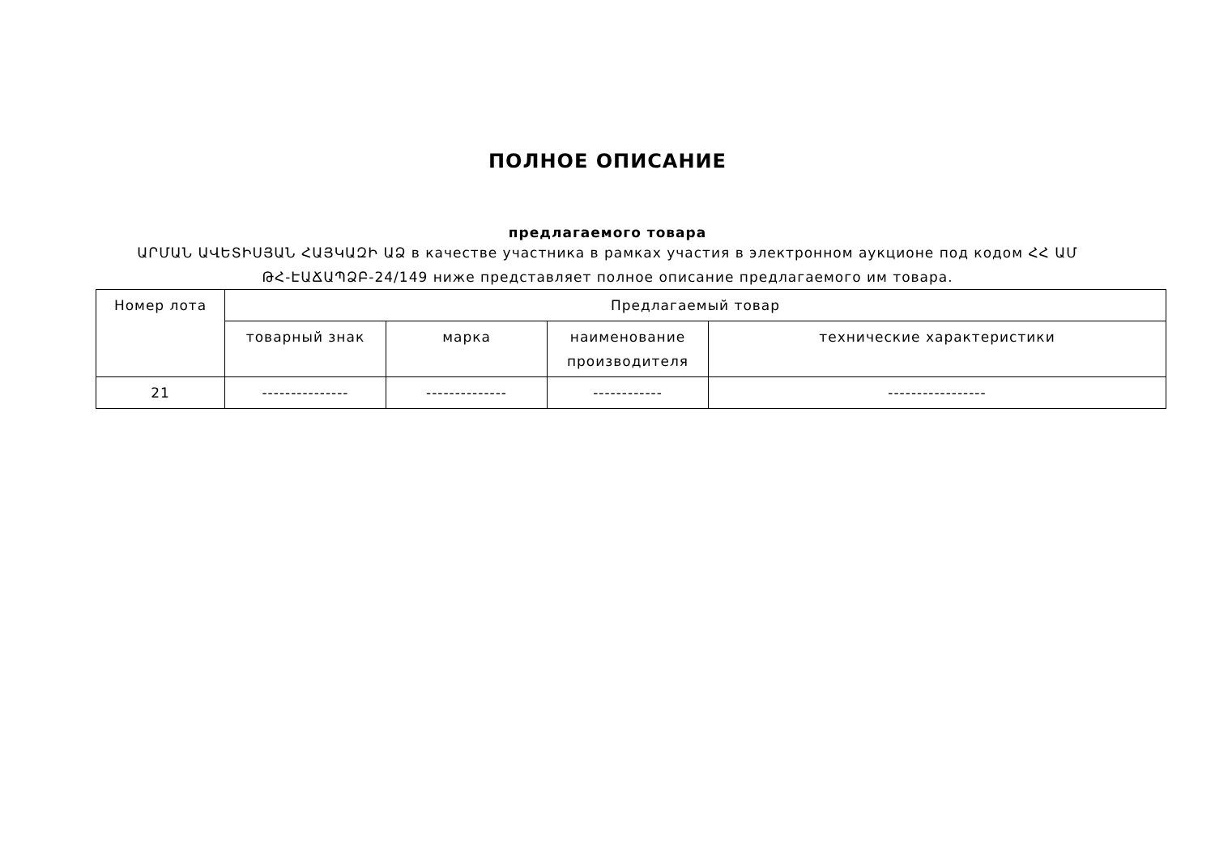ПОЛНОЕ ОПИСАНИЕ
предлагаемого товара
ԱՐՄԱՆ ԱՎԵՏԻՍՅԱՆ ՀԱՅԿԱԶԻ ԱՁ в качестве участника в рамках участия в электронном аукционе под кодом ՀՀ ԱՄ ԹՀ-ԷԱՃԱՊՁԲ-24/149 ниже представляет полное описание предлагаемого им товара.
| Номер лота | Предлагаемый товар | | | |
| --- | --- | --- | --- | --- |
| | товарный знак | марка | наименование производителя | технические характеристики |
| 21 | --------------- | -------------- | ------------ | ----------------- |